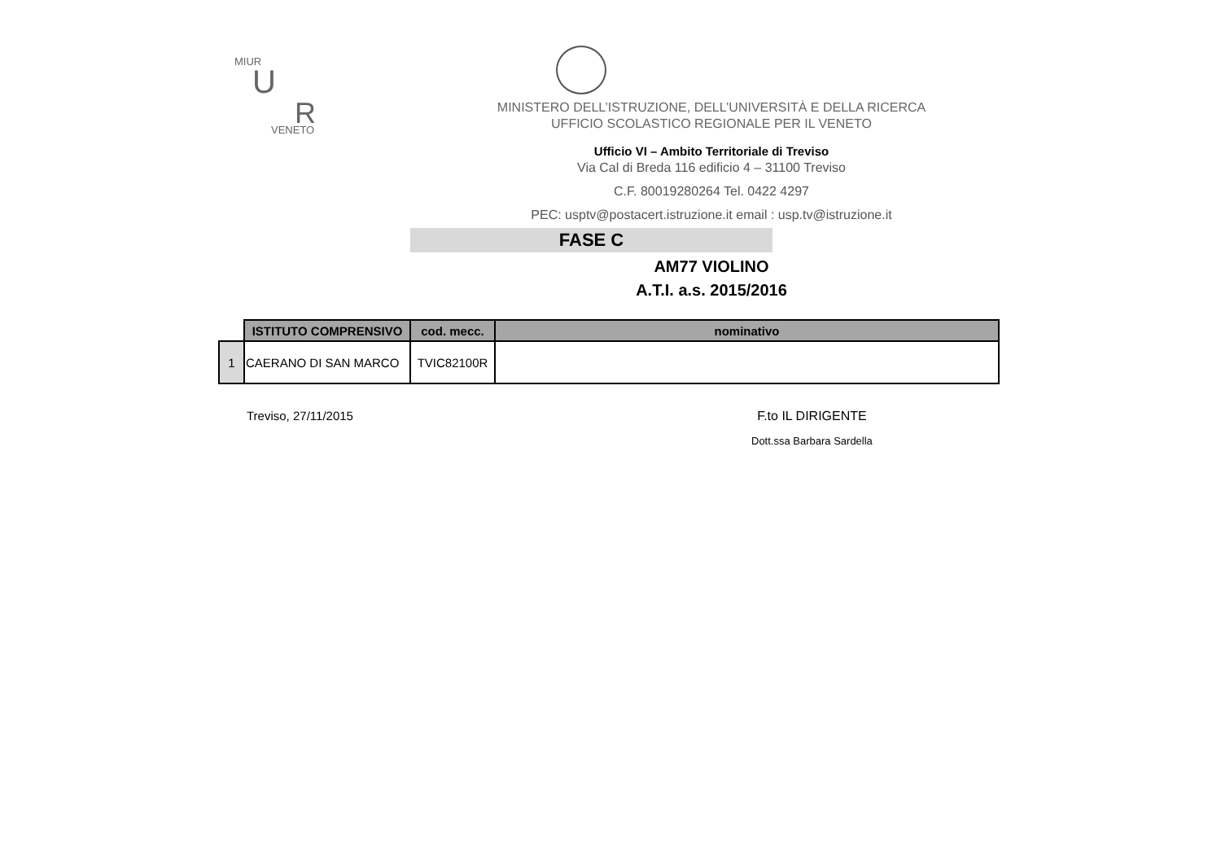MIUR
U
R VENETO
MINISTERO DELL’ISTRUZIONE, DELL’UNIVERSITÀ E DELLA RICERCA
UFFICIO SCOLASTICO REGIONALE PER IL VENETO
Ufficio VI – Ambito Territoriale di Treviso
Via Cal di Breda 116 edificio 4 – 31100 Treviso
C.F. 80019280264 Tel. 0422 4297
PEC: usptv@postacert.istruzione.it email : usp.tv@istruzione.it
FASE C
AM77 VIOLINO
A.T.I. a.s. 2015/2016
| | ISTITUTO COMPRENSIVO | cod. mecc. | nominativo |
| --- | --- | --- | --- |
| 1 | CAERANO DI SAN MARCO | TVIC82100R | |
Treviso, 27/11/2015 F.to IL DIRIGENTE
Dott.ssa Barbara Sardella